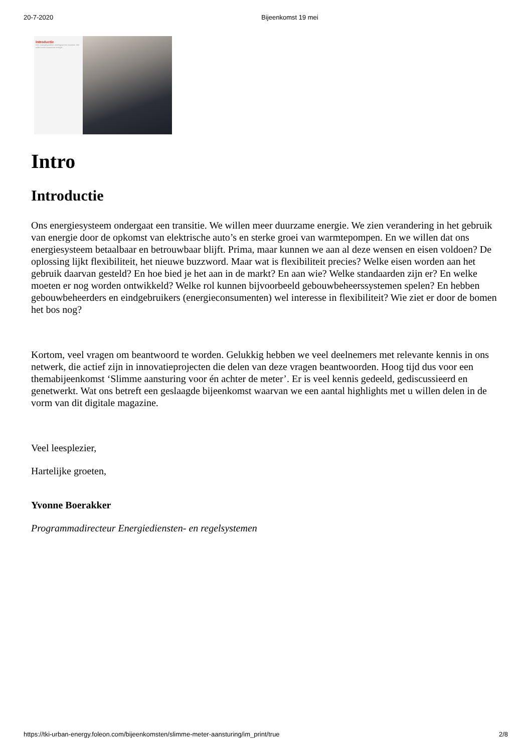20-7-2020 Bijeenkomst 19 mei
Introductie
Ons energiesysteem ondergaat een transitie. We willen meer duurzame energie.
Intro
Introductie
Ons energiesysteem ondergaat een transitie. We willen meer duurzame energie. We zien verandering in het gebruik van energie door de opkomst van elektrische auto’s en sterke groei van warmtepompen. En we willen dat ons energiesysteem betaalbaar en betrouwbaar blijft. Prima, maar kunnen we aan al deze wensen en eisen voldoen? De oplossing lijkt flexibiliteit, het nieuwe buzzword. Maar wat is flexibiliteit precies? Welke eisen worden aan het gebruik daarvan gesteld? En hoe bied je het aan in de markt? En aan wie? Welke standaarden zijn er? En welke moeten er nog worden ontwikkeld? Welke rol kunnen bijvoorbeeld gebouwbeheerssystemen spelen? En hebben gebouwbeheerders en eindgebruikers (energieconsumenten) wel interesse in flexibiliteit? Wie ziet er door de bomen het bos nog?
Kortom, veel vragen om beantwoord te worden. Gelukkig hebben we veel deelnemers met relevante kennis in ons netwerk, die actief zijn in innovatieprojecten die delen van deze vragen beantwoorden. Hoog tijd dus voor een themabijeenkomst ‘Slimme aansturing voor én achter de meter’. Er is veel kennis gedeeld, gediscussieerd en genetwerkt. Wat ons betreft een geslaagde bijeenkomst waarvan we een aantal highlights met u willen delen in de vorm van dit digitale magazine.
Veel leesplezier,
Hartelijke groeten,
Yvonne Boerakker
Programmadirecteur Energiediensten- en regelsystemen
https://tki-urban-energy.foleon.com/bijeenkomsten/slimme-meter-aansturing/im_print/true 2/8